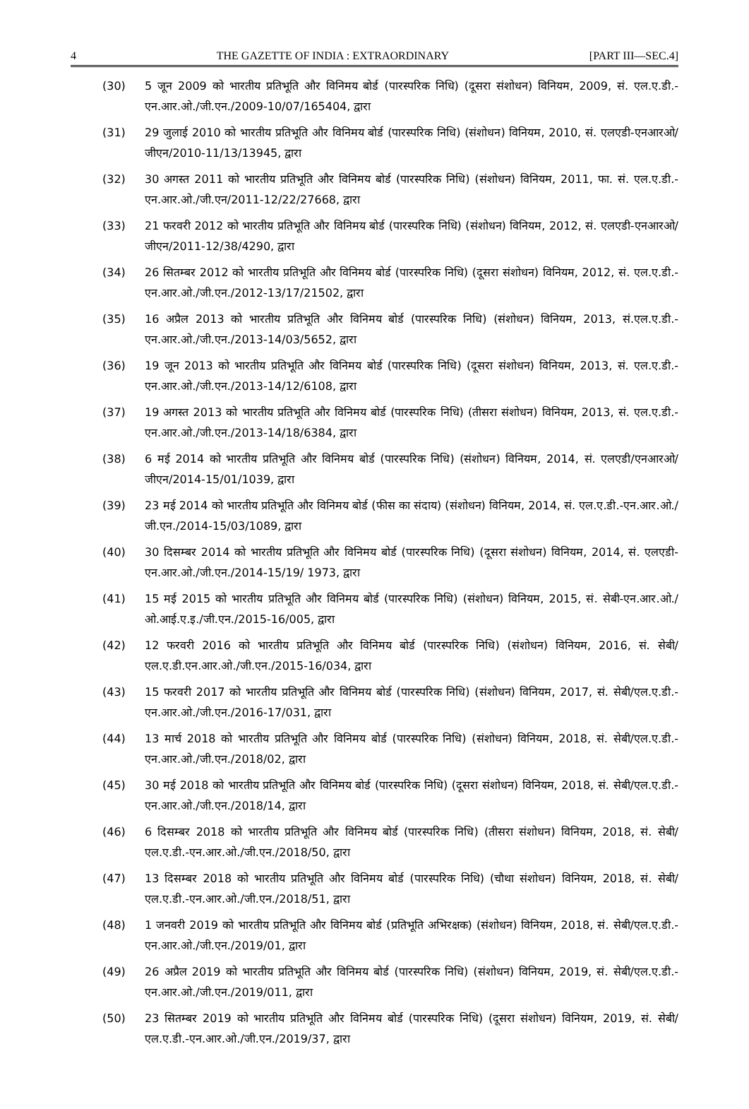4 THE GAZETTE OF INDIA : EXTRAORDINARY [PART III—SEC.4]
(30) 5 जून 2009 को भारतीय प्रतिभूति और विनिमय बोर्ड (पारस्परिक निधि) (दूसरा संशोधन) विनियम, 2009, सं. एल.ए.डी.-एन.आर.ओ./जी.एन./2009-10/07/165404, द्वारा
(31) 29 जुलाई 2010 को भारतीय प्रतिभूति और विनिमय बोर्ड (पारस्परिक निधि) (संशोधन) विनियम, 2010, सं. एलएडी-एनआरओ/जीएन/2010-11/13/13945, द्वारा
(32) 30 अगस्त 2011 को भारतीय प्रतिभूति और विनिमय बोर्ड (पारस्परिक निधि) (संशोधन) विनियम, 2011, फा. सं. एल.ए.डी.-एन.आर.ओ./जी.एन/2011-12/22/27668, द्वारा
(33) 21 फरवरी 2012 को भारतीय प्रतिभूति और विनिमय बोर्ड (पारस्परिक निधि) (संशोधन) विनियम, 2012, सं. एलएडी-एनआरओ/जीएन/2011-12/38/4290, द्वारा
(34) 26 सितम्बर 2012 को भारतीय प्रतिभूति और विनिमय बोर्ड (पारस्परिक निधि) (दूसरा संशोधन) विनियम, 2012, सं. एल.ए.डी.-एन.आर.ओ./जी.एन./2012-13/17/21502, द्वारा
(35) 16 अप्रैल 2013 को भारतीय प्रतिभूति और विनिमय बोर्ड (पारस्परिक निधि) (संशोधन) विनियम, 2013, सं.एल.ए.डी.-एन.आर.ओ./जी.एन./2013-14/03/5652, द्वारा
(36) 19 जून 2013 को भारतीय प्रतिभूति और विनिमय बोर्ड (पारस्परिक निधि) (दूसरा संशोधन) विनियम, 2013, सं. एल.ए.डी.-एन.आर.ओ./जी.एन./2013-14/12/6108, द्वारा
(37) 19 अगस्त 2013 को भारतीय प्रतिभूति और विनिमय बोर्ड (पारस्परिक निधि) (तीसरा संशोधन) विनियम, 2013, सं. एल.ए.डी.-एन.आर.ओ./जी.एन./2013-14/18/6384, द्वारा
(38) 6 मई 2014 को भारतीय प्रतिभूति और विनिमय बोर्ड (पारस्परिक निधि) (संशोधन) विनियम, 2014, सं. एलएडी/एनआरओ/जीएन/2014-15/01/1039, द्वारा
(39) 23 मई 2014 को भारतीय प्रतिभूति और विनिमय बोर्ड (फीस का संदाय) (संशोधन) विनियम, 2014, सं. एल.ए.डी.-एन.आर.ओ./जी.एन./2014-15/03/1089, द्वारा
(40) 30 दिसम्बर 2014 को भारतीय प्रतिभूति और विनिमय बोर्ड (पारस्परिक निधि) (दूसरा संशोधन) विनियम, 2014, सं. एलएडी-एन.आर.ओ./जी.एन./2014-15/19/ 1973, द्वारा
(41) 15 मई 2015 को भारतीय प्रतिभूति और विनिमय बोर्ड (पारस्परिक निधि) (संशोधन) विनियम, 2015, सं. सेबी-एन.आर.ओ./ओ.आई.ए.इ./जी.एन./2015-16/005, द्वारा
(42) 12 फरवरी 2016 को भारतीय प्रतिभूति और विनिमय बोर्ड (पारस्परिक निधि) (संशोधन) विनियम, 2016, सं. सेबी/एल.ए.डी.एन.आर.ओ./जी.एन./2015-16/034, द्वारा
(43) 15 फरवरी 2017 को भारतीय प्रतिभूति और विनिमय बोर्ड (पारस्परिक निधि) (संशोधन) विनियम, 2017, सं. सेबी/एल.ए.डी.-एन.आर.ओ./जी.एन./2016-17/031, द्वारा
(44) 13 मार्च 2018 को भारतीय प्रतिभूति और विनिमय बोर्ड (पारस्परिक निधि) (संशोधन) विनियम, 2018, सं. सेबी/एल.ए.डी.-एन.आर.ओ./जी.एन./2018/02, द्वारा
(45) 30 मई 2018 को भारतीय प्रतिभूति और विनिमय बोर्ड (पारस्परिक निधि) (दूसरा संशोधन) विनियम, 2018, सं. सेबी/एल.ए.डी.-एन.आर.ओ./जी.एन./2018/14, द्वारा
(46) 6 दिसम्बर 2018 को भारतीय प्रतिभूति और विनिमय बोर्ड (पारस्परिक निधि) (तीसरा संशोधन) विनियम, 2018, सं. सेबी/एल.ए.डी.-एन.आर.ओ./जी.एन./2018/50, द्वारा
(47) 13 दिसम्बर 2018 को भारतीय प्रतिभूति और विनिमय बोर्ड (पारस्परिक निधि) (चौथा संशोधन) विनियम, 2018, सं. सेबी/एल.ए.डी.-एन.आर.ओ./जी.एन./2018/51, द्वारा
(48) 1 जनवरी 2019 को भारतीय प्रतिभूति और विनिमय बोर्ड (प्रतिभूति अभिरक्षक) (संशोधन) विनियम, 2018, सं. सेबी/एल.ए.डी.-एन.आर.ओ./जी.एन./2019/01, द्वारा
(49) 26 अप्रैल 2019 को भारतीय प्रतिभूति और विनिमय बोर्ड (पारस्परिक निधि) (संशोधन) विनियम, 2019, सं. सेबी/एल.ए.डी.-एन.आर.ओ./जी.एन./2019/011, द्वारा
(50) 23 सितम्बर 2019 को भारतीय प्रतिभूति और विनिमय बोर्ड (पारस्परिक निधि) (दूसरा संशोधन) विनियम, 2019, सं. सेबी/एल.ए.डी.-एन.आर.ओ./जी.एन./2019/37, द्वारा